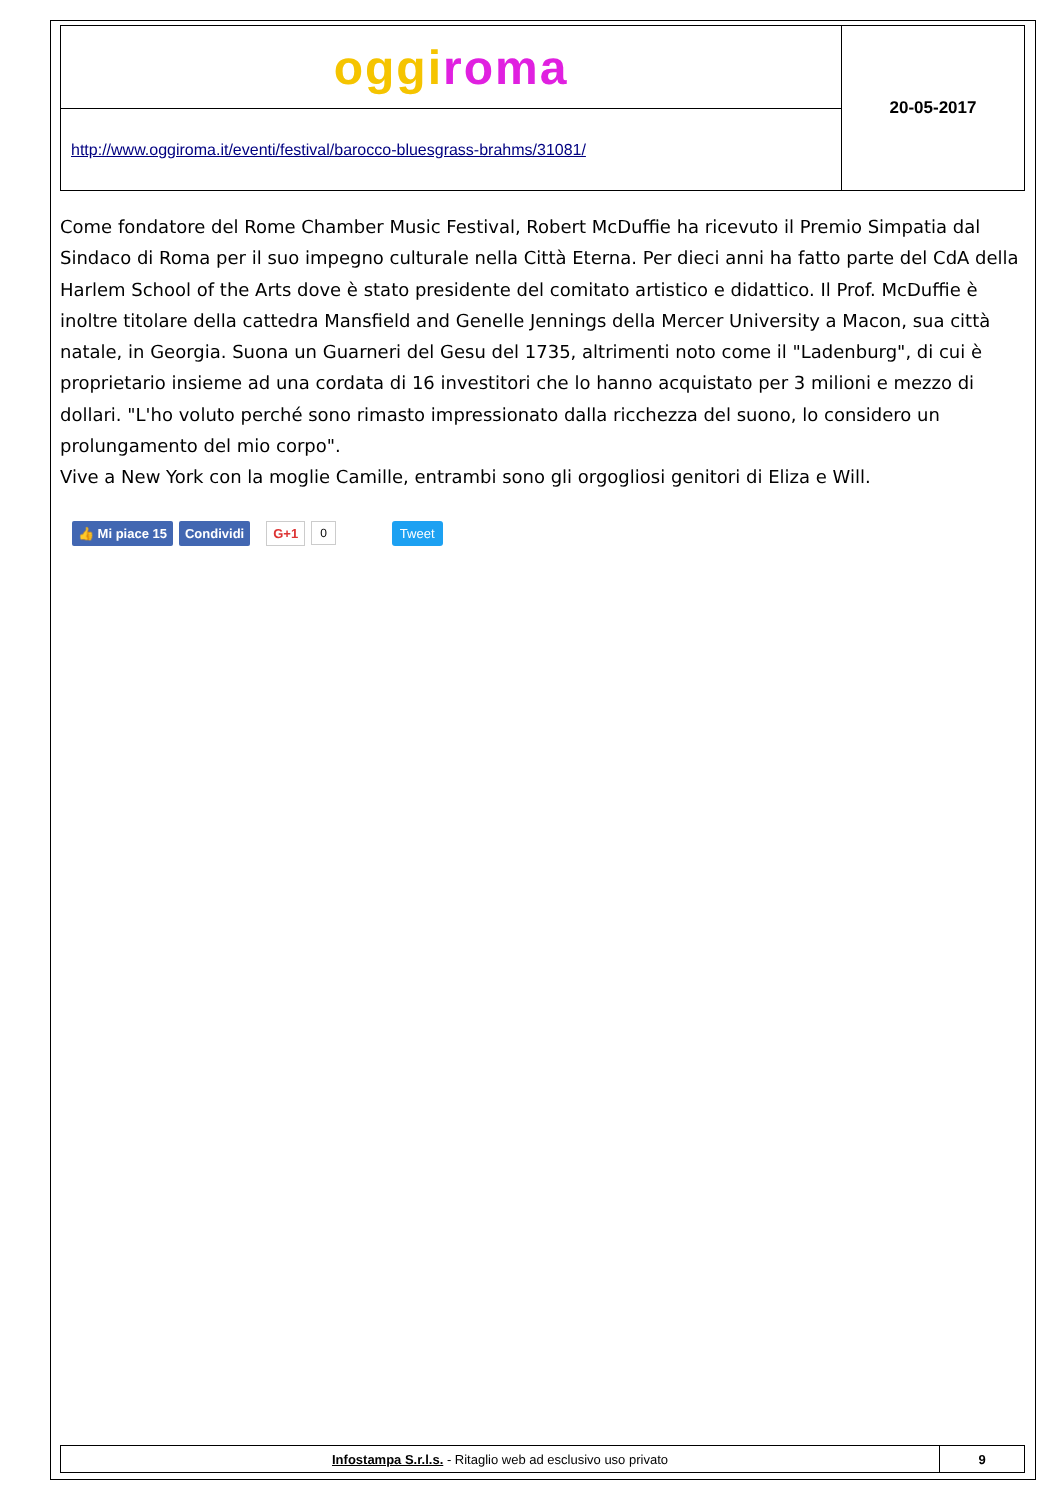| ogg i roma | 20-05-2017 |
| http://www.oggiroma.it/eventi/festival/barocco-bluesgrass-brahms/31081/ | |
Come fondatore del Rome Chamber Music Festival, Robert McDuffie ha ricevuto il Premio Simpatia dal Sindaco di Roma per il suo impegno culturale nella Città Eterna. Per dieci anni ha fatto parte del CdA della Harlem School of the Arts dove è stato presidente del comitato artistico e didattico. Il Prof. McDuffie è inoltre titolare della cattedra Mansfield and Genelle Jennings della Mercer University a Macon, sua città natale, in Georgia. Suona un Guarneri del Gesu del 1735, altrimenti noto come il "Ladenburg", di cui è proprietario insieme ad una cordata di 16 investitori che lo hanno acquistato per 3 milioni e mezzo di dollari. "L'ho voluto perché sono rimasto impressionato dalla ricchezza del suono, lo considero un prolungamento del mio corpo".
Vive a New York con la moglie Camille, entrambi sono gli orgogliosi genitori di Eliza e Will.
👍 Mi piace 15 Condividi G+1 0 Tweet
| Infostampa S.r.l.s. - Ritaglio web ad esclusivo uso privato | 9 |